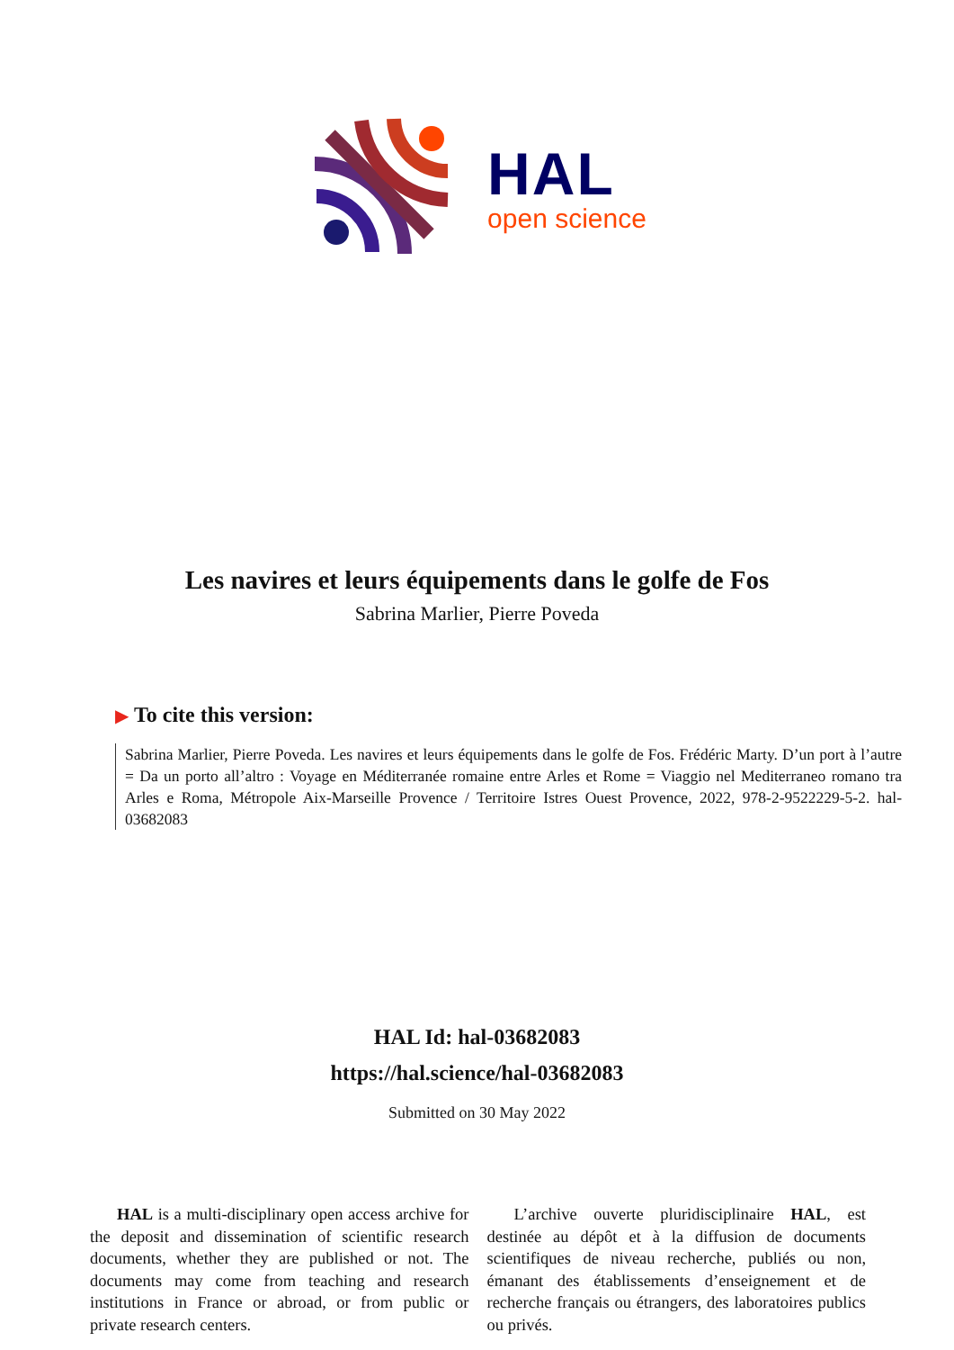HAL
open science
Les navires et leurs équipements dans le golfe de Fos
Sabrina Marlier, Pierre Poveda
▶ To cite this version:
Sabrina Marlier, Pierre Poveda. Les navires et leurs équipements dans le golfe de Fos. Frédéric Marty. D’un port à l’autre = Da un porto all’altro : Voyage en Méditerranée romaine entre Arles et Rome = Viaggio nel Mediterraneo romano tra Arles e Roma, Métropole Aix-Marseille Provence / Territoire Istres Ouest Provence, 2022, 978-2-9522229-5-2. hal-03682083
HAL Id: hal-03682083
https://hal.science/hal-03682083
Submitted on 30 May 2022
HAL is a multi-disciplinary open access archive for the deposit and dissemination of scientific research documents, whether they are published or not. The documents may come from teaching and research institutions in France or abroad, or from public or private research centers.
L’archive ouverte pluridisciplinaire HAL, est destinée au dépôt et à la diffusion de documents scientifiques de niveau recherche, publiés ou non, émanant des établissements d’enseignement et de recherche français ou étrangers, des laboratoires publics ou privés.